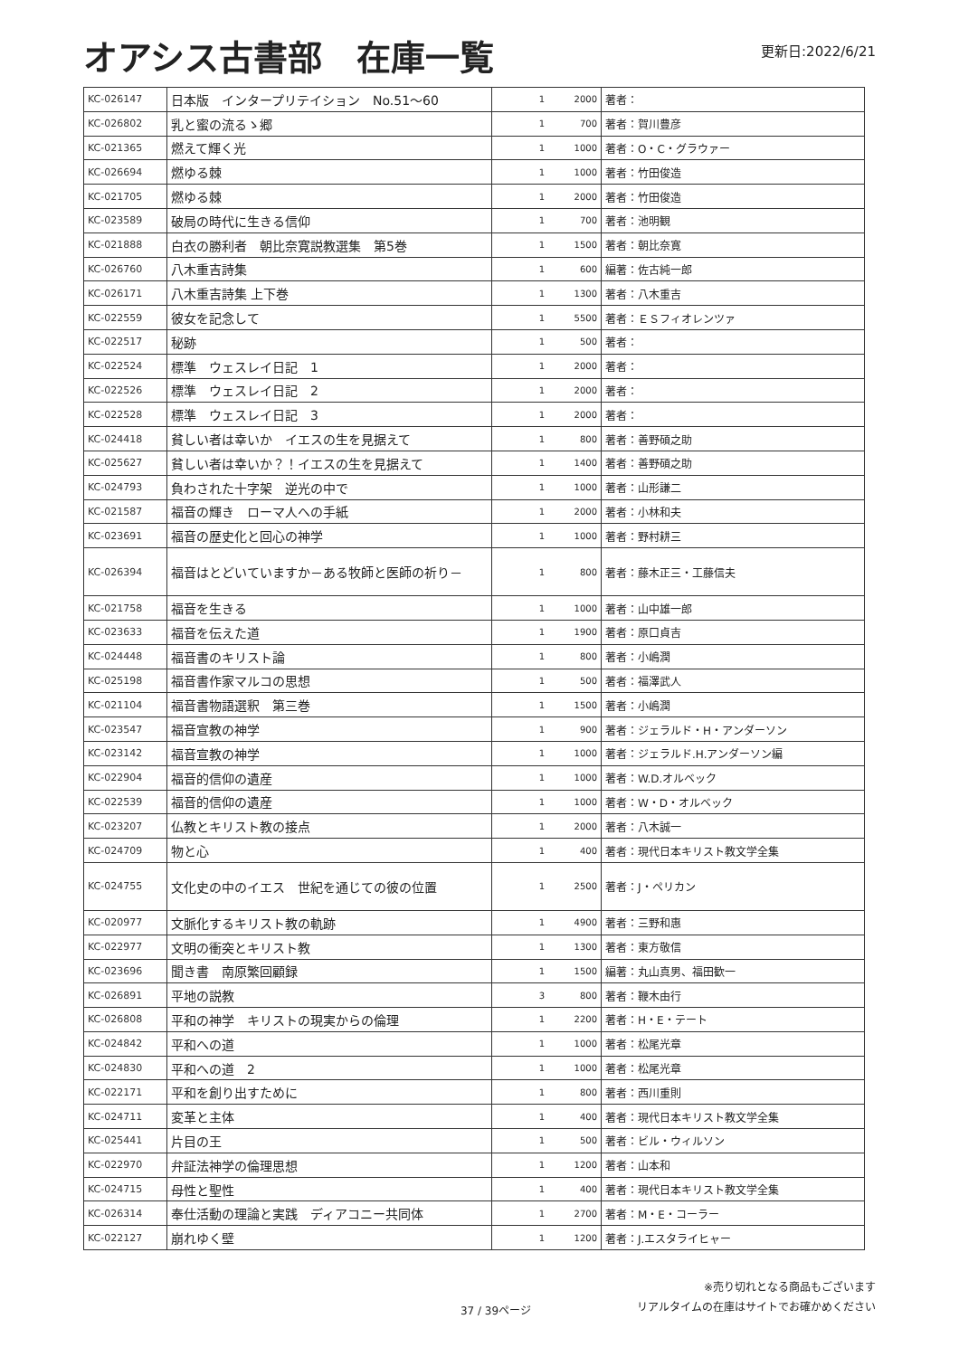オアシス古書部　在庫一覧
更新日:2022/6/21
| KC-026147 | 日本版 インタープリテイション No.51～60 | 1 | 2000 | 著者： |
| KC-026802 | 乳と蜜の流るゝ郷 | 1 | 700 | 著者：賀川豊彦 |
| KC-021365 | 燃えて輝く光 | 1 | 1000 | 著者：O・C・グラウァー |
| KC-026694 | 燃ゆる棘 | 1 | 1000 | 著者：竹田俊造 |
| KC-021705 | 燃ゆる棘 | 1 | 2000 | 著者：竹田俊造 |
| KC-023589 | 破局の時代に生きる信仰 | 1 | 700 | 著者：池明観 |
| KC-021888 | 白衣の勝利者 朝比奈寛説教選集 第5巻 | 1 | 1500 | 著者：朝比奈寛 |
| KC-026760 | 八木重吉詩集 | 1 | 600 | 編著：佐古純一郎 |
| KC-026171 | 八木重吉詩集 上下巻 | 1 | 1300 | 著者：八木重吉 |
| KC-022559 | 彼女を記念して | 1 | 5500 | 著者：ＥＳフィオレンツァ |
| KC-022517 | 秘跡 | 1 | 500 | 著者： |
| KC-022524 | 標準 ウェスレイ日記 1 | 1 | 2000 | 著者： |
| KC-022526 | 標準 ウェスレイ日記 2 | 1 | 2000 | 著者： |
| KC-022528 | 標準 ウェスレイ日記 3 | 1 | 2000 | 著者： |
| KC-024418 | 貧しい者は幸いか イエスの生を見据えて | 1 | 800 | 著者：善野碩之助 |
| KC-025627 | 貧しい者は幸いか？！イエスの生を見据えて | 1 | 1400 | 著者：善野碩之助 |
| KC-024793 | 負わされた十字架 逆光の中で | 1 | 1000 | 著者：山形謙二 |
| KC-021587 | 福音の輝き ローマ人への手紙 | 1 | 2000 | 著者：小林和夫 |
| KC-023691 | 福音の歴史化と回心の神学 | 1 | 1000 | 著者：野村耕三 |
| KC-026394 | 福音はとどいていますか－ある牧師と医師の祈り－ | 1 | 800 | 著者：藤木正三・工藤信夫 |
| KC-021758 | 福音を生きる | 1 | 1000 | 著者：山中雄一郎 |
| KC-023633 | 福音を伝えた道 | 1 | 1900 | 著者：原口貞吉 |
| KC-024448 | 福音書のキリスト論 | 1 | 800 | 著者：小嶋潤 |
| KC-025198 | 福音書作家マルコの思想 | 1 | 500 | 著者：福澤武人 |
| KC-021104 | 福音書物語選釈 第三巻 | 1 | 1500 | 著者：小嶋潤 |
| KC-023547 | 福音宣教の神学 | 1 | 900 | 著者：ジェラルド・H・アンダーソン |
| KC-023142 | 福音宣教の神学 | 1 | 1000 | 著者：ジェラルド.H.アンダーソン編 |
| KC-022904 | 福音的信仰の遺産 | 1 | 1000 | 著者：W.D.オルベック |
| KC-022539 | 福音的信仰の遺産 | 1 | 1000 | 著者：W・D・オルベック |
| KC-023207 | 仏教とキリスト教の接点 | 1 | 2000 | 著者：八木誠一 |
| KC-024709 | 物と心 | 1 | 400 | 著者：現代日本キリスト教文学全集 |
| KC-024755 | 文化史の中のイエス 世紀を通じての彼の位置 | 1 | 2500 | 著者：J・ペリカン |
| KC-020977 | 文脈化するキリスト教の軌跡 | 1 | 4900 | 著者：三野和惠 |
| KC-022977 | 文明の衝突とキリスト教 | 1 | 1300 | 著者：東方敬信 |
| KC-023696 | 聞き書 南原繁回顧録 | 1 | 1500 | 編著：丸山真男、福田歓一 |
| KC-026891 | 平地の説教 | 3 | 800 | 著者：鞭木由行 |
| KC-026808 | 平和の神学 キリストの現実からの倫理 | 1 | 2200 | 著者：H・E・テート |
| KC-024842 | 平和への道 | 1 | 1000 | 著者：松尾光章 |
| KC-024830 | 平和への道 2 | 1 | 1000 | 著者：松尾光章 |
| KC-022171 | 平和を創り出すために | 1 | 800 | 著者：西川重則 |
| KC-024711 | 変革と主体 | 1 | 400 | 著者：現代日本キリスト教文学全集 |
| KC-025441 | 片目の王 | 1 | 500 | 著者：ビル・ウィルソン |
| KC-022970 | 弁証法神学の倫理思想 | 1 | 1200 | 著者：山本和 |
| KC-024715 | 母性と聖性 | 1 | 400 | 著者：現代日本キリスト教文学全集 |
| KC-026314 | 奉仕活動の理論と実践 ディアコニー共同体 | 1 | 2700 | 著者：M・E・コーラー |
| KC-022127 | 崩れゆく壁 | 1 | 1200 | 著者：J.エスタライヒャー |
37 / 39ページ ※売り切れとなる商品もございます
リアルタイムの在庫はサイトでお確かめください